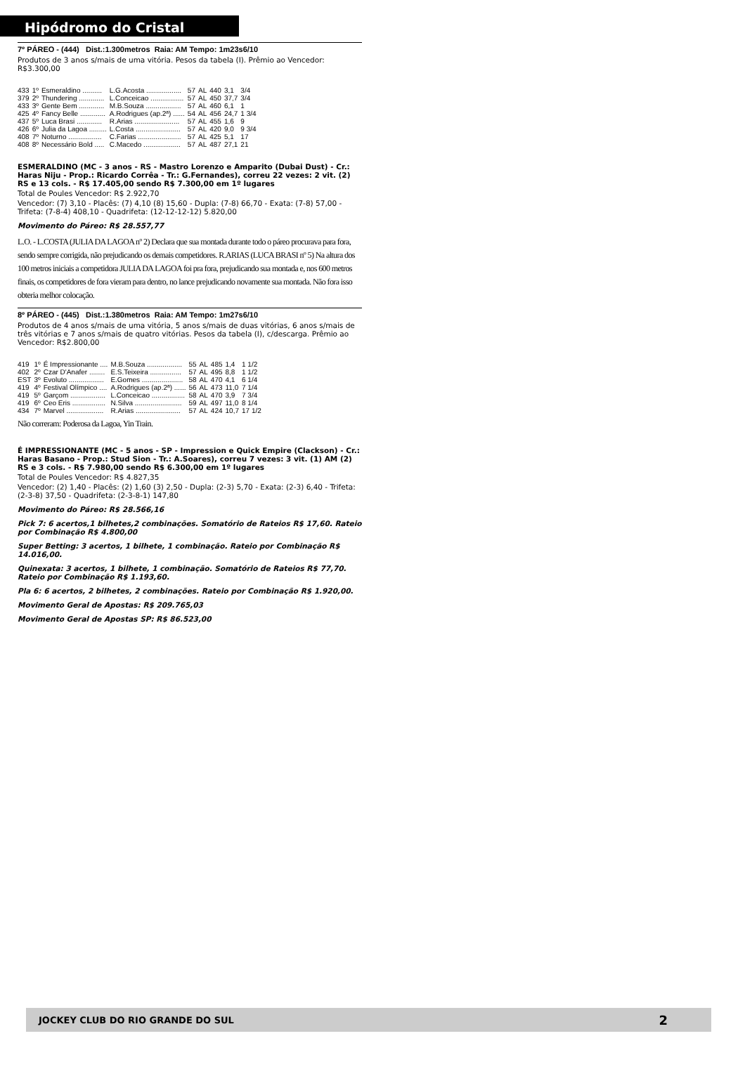Hipódromo do Cristal
7º PÁREO - (444) Dist.:1.300metros Raia: AM Tempo: 1m23s6/10
Produtos de 3 anos s/mais de uma vitória. Pesos da tabela (I). Prêmio ao Vencedor: R$3.300,00
| 433 | 1º | Esmeraldino .......... | L.G.Acosta .................. | 57 | AL | 440 | 3,1 | 3/4 |
| 379 | 2º | Thundering ............. | L.Conceicao ................. | 57 | AL | 450 | 37,7 | 3/4 |
| 433 | 3º | Gente Bem ............. | M.B.Souza .................. | 57 | AL | 460 | 6,1 | 1 |
| 425 | 4º | Fancy Belle ............. | A.Rodrigues (ap.2ª) ...... | 54 | AL | 456 | 24,7 | 1 3/4 |
| 437 | 5º | Luca Brasi ............. | R.Arias ....................... | 57 | AL | 455 | 1,6 | 9 |
| 426 | 6º | Julia da Lagoa ......... | L.Costa ....................... | 57 | AL | 420 | 9,0 | 9 3/4 |
| 408 | 7º | Noturno ................. | C.Farias ...................... | 57 | AL | 425 | 5,1 | 17 |
| 408 | 8º | Necessário Bold ..... | C.Macedo ................... | 57 | AL | 487 | 27,1 | 21 |
ESMERALDINO (MC - 3 anos - RS - Mastro Lorenzo e Amparito (Dubai Dust) - Cr.: Haras Niju - Prop.: Ricardo Corrêa - Tr.: G.Fernandes), correu 22 vezes: 2 vit. (2) RS e 13 cols. - R$ 17.405,00 sendo R$ 7.300,00 em 1º lugares
Total de Poules Vencedor: R$ 2.922,70
Vencedor: (7) 3,10 - Placês: (7) 4,10 (8) 15,60 - Dupla: (7-8) 66,70 - Exata: (7-8) 57,00 - Trifeta: (7-8-4) 408,10 - Quadrifeta: (12-12-12-12) 5.820,00
Movimento do Páreo: R$ 28.557,77
L.O. - L.COSTA (JULIA DA LAGOA nº 2) Declara que sua montada durante todo o páreo procurava para fora, sendo sempre corrigida, não prejudicando os demais competidores. R.ARIAS (LUCA BRASI nº 5) Na altura dos 100 metros iniciais a competidora JULIA DA LAGOA foi pra fora, prejudicando sua montada e, nos 600 metros finais, os competidores de fora vieram para dentro, no lance prejudicando novamente sua montada. Não fora isso obteria melhor colocação.
8º PÁREO - (445) Dist.:1.380metros Raia: AM Tempo: 1m27s6/10
Produtos de 4 anos s/mais de uma vitória, 5 anos s/mais de duas vitórias, 6 anos s/mais de três vitórias e 7 anos s/mais de quatro vitórias. Pesos da tabela (I), c/descarga. Prêmio ao Vencedor: R$2.800,00
| 419 | 1º | É Impressionante .... | M.B.Souza .................. | 55 | AL | 485 | 1,4 | 1 1/2 |
| 402 | 2º | Czar D'Anafer ........ | E.S.Teixeira ................ | 57 | AL | 495 | 8,8 | 1 1/2 |
| EST | 3º | Evoluto .................. | E.Gomes ..................... | 58 | AL | 470 | 4,1 | 6 1/4 |
| 419 | 4º | Festival Olímpico .... | A.Rodrigues (ap.2ª) ...... | 56 | AL | 473 | 11,0 | 7 1/4 |
| 419 | 5º | Garçom .................. | L.Conceicao ................. | 58 | AL | 470 | 3,9 | 7 3/4 |
| 419 | 6º | Ceo Eris ................. | N.Silva ........................ | 59 | AL | 497 | 11,0 | 8 1/4 |
| 434 | 7º | Marvel ................... | R.Arias ....................... | 57 | AL | 424 | 10,7 | 17 1/2 |
Não correram: Poderosa da Lagoa, Yin Train.
É IMPRESSIONANTE (MC - 5 anos - SP - Impression e Quick Empire (Clackson) - Cr.: Haras Basano - Prop.: Stud Sion - Tr.: A.Soares), correu 7 vezes: 3 vit. (1) AM (2) RS e 3 cols. - R$ 7.980,00 sendo R$ 6.300,00 em 1º lugares
Total de Poules Vencedor: R$ 4.827,35
Vencedor: (2) 1,40 - Placês: (2) 1,60 (3) 2,50 - Dupla: (2-3) 5,70 - Exata: (2-3) 6,40 - Trifeta: (2-3-8) 37,50 - Quadrifeta: (2-3-8-1) 147,80
Movimento do Páreo: R$ 28.566,16
Pick 7: 6 acertos,1 bilhetes,2 combinações. Somatório de Rateios R$ 17,60. Rateio por Combinação R$ 4.800,00
Super Betting: 3 acertos, 1 bilhete, 1 combinação. Rateio por Combinação R$ 14.016,00.
Quinexata: 3 acertos, 1 bilhete, 1 combinação. Somatório de Rateios R$ 77,70. Rateio por Combinação R$ 1.193,60.
Pla 6: 6 acertos, 2 bilhetes, 2 combinações. Rateio por Combinação R$ 1.920,00.
Movimento Geral de Apostas: R$ 209.765,03
Movimento Geral de Apostas SP: R$ 86.523,00
JOCKEY CLUB DO RIO GRANDE DO SUL 2